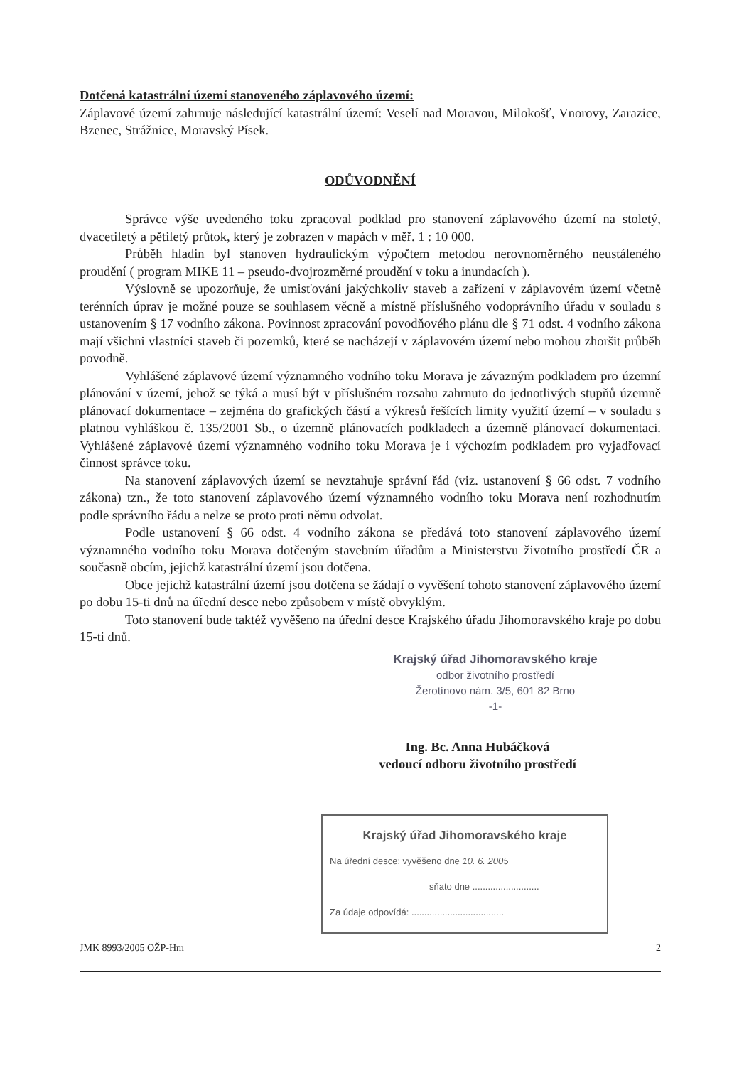Dotčená katastrální území stanoveného záplavového území:
Záplavové území zahrnuje následující katastrální území: Veselí nad Moravou, Milokošť, Vnorovy, Zarazice, Bzenec, Strážnice, Moravský Písek.
ODŮVODNĚNÍ
Správce výše uvedeného toku zpracoval podklad pro stanovení záplavového území na stoletý, dvacetiletý a pětiletý průtok, který je zobrazen v mapách v měř. 1 : 10 000.
Průběh hladin byl stanoven hydraulickým výpočtem metodou nerovnoměrného neustáleného proudění ( program MIKE 11 – pseudo-dvojrozměrné proudění v toku a inundacích ).
Výslovně se upozorňuje, že umisťování jakýchkoliv staveb a zařízení v záplavovém území včetně terénních úprav je možné pouze se souhlasem věcně a místně příslušného vodoprávního úřadu v souladu s ustanovením § 17 vodního zákona. Povinnost zpracování povodňového plánu dle § 71 odst. 4 vodního zákona mají všichni vlastníci staveb či pozemků, které se nacházejí v záplavovém území nebo mohou zhoršit průběh povodně.
Vyhlášené záplavové území významného vodního toku Morava je závazným podkladem pro územní plánování v území, jehož se týká a musí být v příslušném rozsahu zahrnuto do jednotlivých stupňů územně plánovací dokumentace – zejména do grafických částí a výkresů řešících limity využití území – v souladu s platnou vyhláškou č. 135/2001 Sb., o územně plánovacích podkladech a územně plánovací dokumentaci. Vyhlášené záplavové území významného vodního toku Morava je i výchozím podkladem pro vyjadřovací činnost správce toku.
Na stanovení záplavových území se nevztahuje správní řád (viz. ustanovení § 66 odst. 7 vodního zákona) tzn., že toto stanovení záplavového území významného vodního toku Morava není rozhodnutím podle správního řádu a nelze se proto proti němu odvolat.
Podle ustanovení § 66 odst. 4 vodního zákona se předává toto stanovení záplavového území významného vodního toku Morava dotčeným stavebním úřadům a Ministerstvu životního prostředí ČR a současně obcím, jejichž katastrální území jsou dotčena.
Obce jejichž katastrální území jsou dotčena se žádají o vyvěšení tohoto stanovení záplavového území po dobu 15-ti dnů na úřední desce nebo způsobem v místě obvyklým.
Toto stanovení bude taktéž vyvěšeno na úřední desce Krajského úřadu Jihomoravského kraje po dobu 15-ti dnů.
Krajský úřad Jihomoravského kraje
odbor životního prostředí
Žerotínovo nám. 3/5, 601 82 Brno
-1-
Ing. Bc. Anna Hubáčková
vedoucí odboru životního prostředí
Krajský úřad Jihomoravského kraje
Na úřední desce: vyvěšeno dne 10. 6. 2005
sňato dne ..........................
Za údaje odpovídá: ....................................
JMK 8993/2005 OŽP-Hm 2